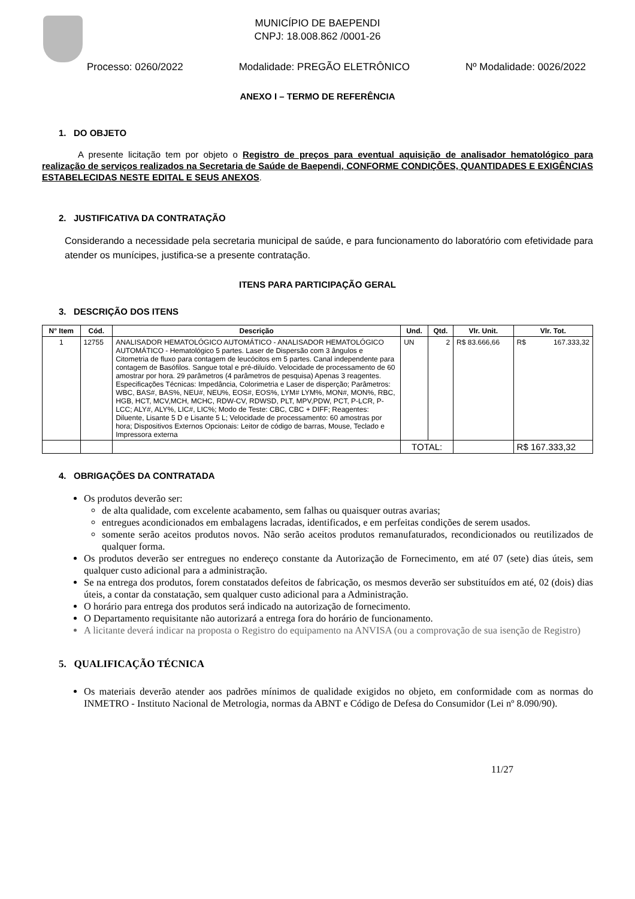MUNICÍPIO DE BAEPENDI
CNPJ: 18.008.862 /0001-26
Processo: 0260/2022 Modalidade: PREGÃO ELETRÔNICO Nº Modalidade: 0026/2022
ANEXO I – TERMO DE REFERÊNCIA
1. DO OBJETO
A presente licitação tem por objeto o Registro de preços para eventual aquisição de analisador hematológico para realização de serviços realizados na Secretaria de Saúde de Baependi, CONFORME CONDIÇÕES, QUANTIDADES E EXIGÊNCIAS ESTABELECIDAS NESTE EDITAL E SEUS ANEXOS.
2. JUSTIFICATIVA DA CONTRATAÇÃO
Considerando a necessidade pela secretaria municipal de saúde, e para funcionamento do laboratório com efetividade para atender os munícipes, justifica-se a presente contratação.
ITENS PARA PARTICIPAÇÃO GERAL
3. DESCRIÇÃO DOS ITENS
| N° Item | Cód. | Descrição | Und. | Qtd. | Vlr. Unit. | Vlr. Tot. |
| --- | --- | --- | --- | --- | --- | --- |
| 1 | 12755 | ANALISADOR HEMATOLÓGICO AUTOMÁTICO - ANALISADOR HEMATOLÓGICO AUTOMÁTICO - Hematológico 5 partes. Laser de Dispersão com 3 ângulos e Citometria de fluxo para contagem de leucócitos em 5 partes. Canal independente para contagem de Basófilos. Sangue total e pré-diluído. Velocidade de processamento de 60 amostrar por hora. 29 parâmetros (4 parâmetros de pesquisa) Apenas 3 reagentes. Especificações Técnicas: Impedância, Colorimetria e Laser de disperção; Parâmetros: WBC, BAS#, BAS%, NEU#, NEU%, EOS#, EOS%, LYM# LYM%, MON#, MON%, RBC, HGB, HCT, MCV,MCH, MCHC, RDW-CV, RDWSD, PLT, MPV,PDW, PCT, P-LCR, P-LCC; ALY#, ALY%, LIC#, LIC%; Modo de Teste: CBC, CBC + DIFF; Reagentes: Diluente, Lisante 5 D e Lisante 5 L; Velocidade de processamento: 60 amostras por hora; Dispositivos Externos Opcionais: Leitor de código de barras, Mouse, Teclado e Impressora externa | UN | 2 | R$ 83.666,66 | R$ 167.333,32 |
| | | | TOTAL: | | | R$ 167.333,32 |
4. OBRIGAÇÕES DA CONTRATADA
Os produtos deverão ser:
de alta qualidade, com excelente acabamento, sem falhas ou quaisquer outras avarias;
entregues acondicionados em embalagens lacradas, identificados, e em perfeitas condições de serem usados.
somente serão aceitos produtos novos. Não serão aceitos produtos remanufaturados, recondicionados ou reutilizados de qualquer forma.
Os produtos deverão ser entregues no endereço constante da Autorização de Fornecimento, em até 07 (sete) dias úteis, sem qualquer custo adicional para a administração.
Se na entrega dos produtos, forem constatados defeitos de fabricação, os mesmos deverão ser substituídos em até, 02 (dois) dias úteis, a contar da constatação, sem qualquer custo adicional para a Administração.
O horário para entrega dos produtos será indicado na autorização de fornecimento.
O Departamento requisitante não autorizará a entrega fora do horário de funcionamento.
A licitante deverá indicar na proposta o Registro do equipamento na ANVISA (ou a comprovação de sua isenção de Registro)
5. QUALIFICAÇÃO TÉCNICA
Os materiais deverão atender aos padrões mínimos de qualidade exigidos no objeto, em conformidade com as normas do INMETRO - Instituto Nacional de Metrologia, normas da ABNT e Código de Defesa do Consumidor (Lei nº 8.090/90).
11/27